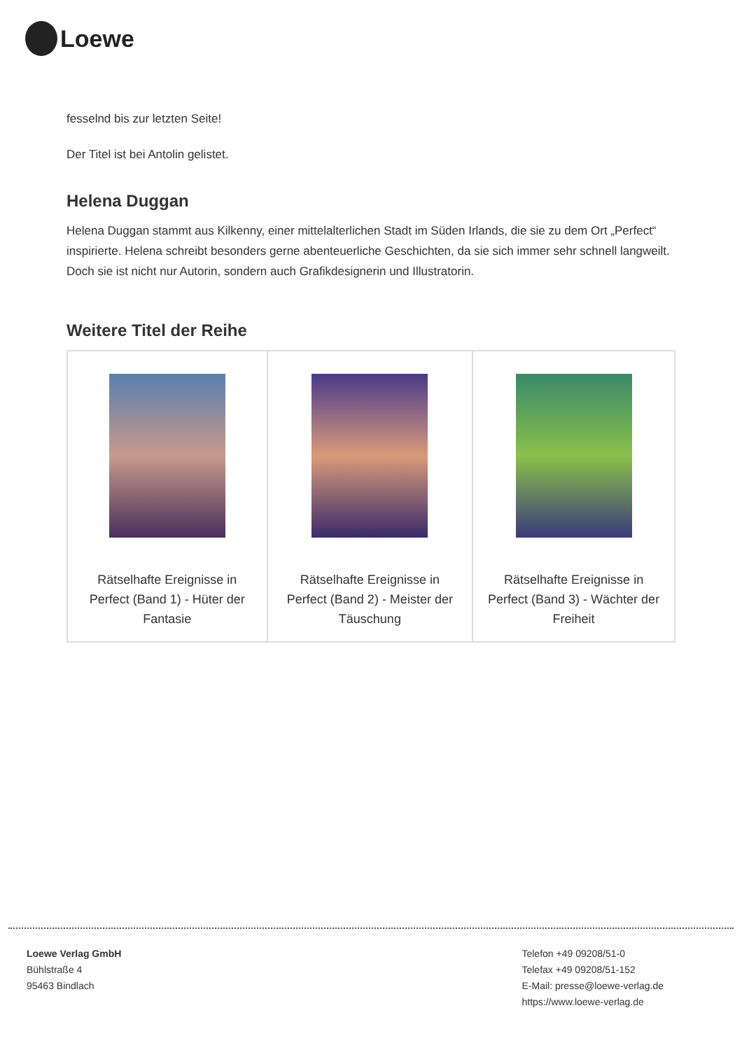Loewe
fesselnd bis zur letzten Seite!
Der Titel ist bei Antolin gelistet.
Helena Duggan
Helena Duggan stammt aus Kilkenny, einer mittelalterlichen Stadt im Süden Irlands, die sie zu dem Ort „Perfect“ inspirierte. Helena schreibt besonders gerne abenteuerliche Geschichten, da sie sich immer sehr schnell langweilt. Doch sie ist nicht nur Autorin, sondern auch Grafikdesignerin und Illustratorin.
Weitere Titel der Reihe
| Rätselhafte Ereignisse in Perfect (Band 1) - Hüter der Fantasie | Rätselhafte Ereignisse in Perfect (Band 2) - Meister der Täuschung | Rätselhafte Ereignisse in Perfect (Band 3) - Wächter der Freiheit |
Loewe Verlag GmbH
Bühlstraße 4
95463 Bindlach
Telefon +49 09208/51-0
Telefax +49 09208/51-152
E-Mail: presse@loewe-verlag.de
https://www.loewe-verlag.de